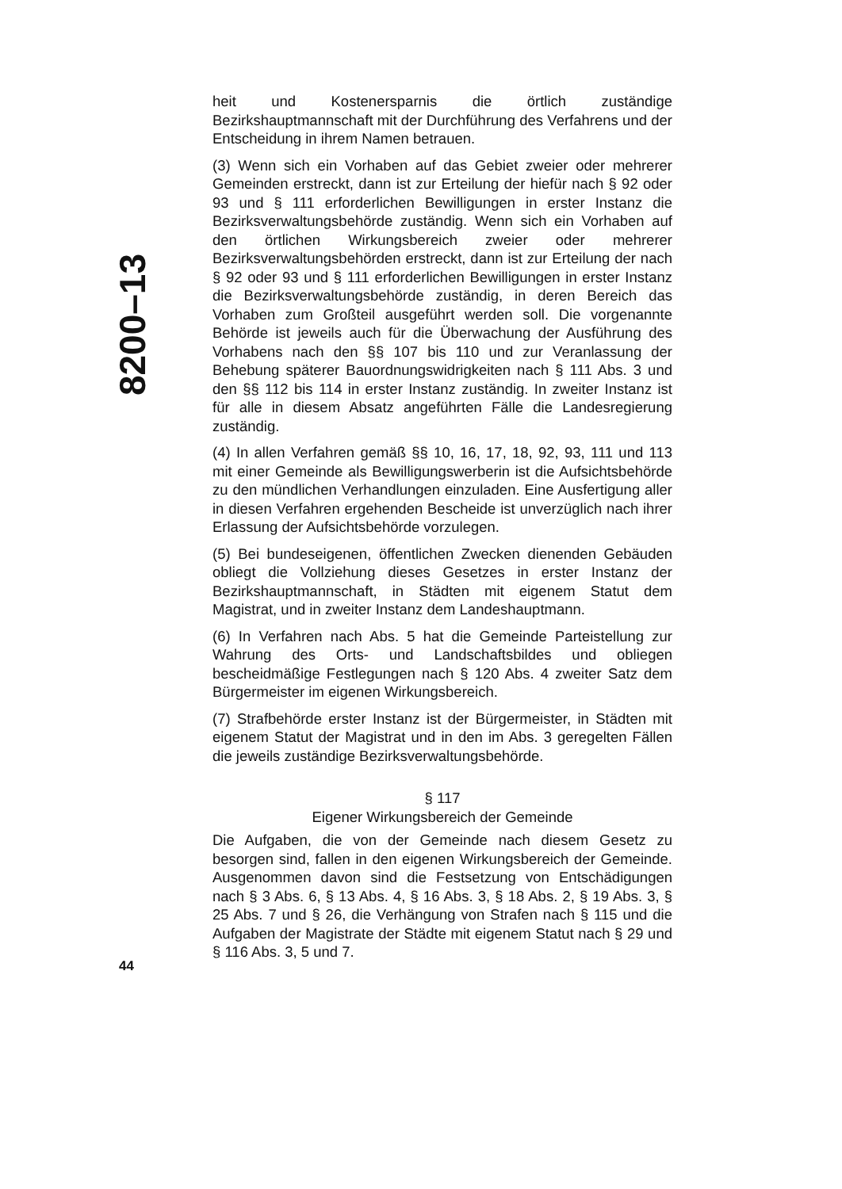8200–13
heit und Kostenersparnis die örtlich zuständige Bezirkshauptmannschaft mit der Durchführung des Verfahrens und der Entscheidung in ihrem Namen betrauen.
(3) Wenn sich ein Vorhaben auf das Gebiet zweier oder mehrerer Gemeinden erstreckt, dann ist zur Erteilung der hiefür nach § 92 oder 93 und § 111 erforderlichen Bewilligungen in erster Instanz die Bezirksverwaltungsbehörde zuständig. Wenn sich ein Vorhaben auf den örtlichen Wirkungsbereich zweier oder mehrerer Bezirksverwaltungsbehörden erstreckt, dann ist zur Erteilung der nach § 92 oder 93 und § 111 erforderlichen Bewilligungen in erster Instanz die Bezirksverwaltungsbehörde zuständig, in deren Bereich das Vorhaben zum Großteil ausgeführt werden soll. Die vorgenannte Behörde ist jeweils auch für die Überwachung der Ausführung des Vorhabens nach den §§ 107 bis 110 und zur Veranlassung der Behebung späterer Bauordnungswidrigkeiten nach § 111 Abs. 3 und den §§ 112 bis 114 in erster Instanz zuständig. In zweiter Instanz ist für alle in diesem Absatz angeführten Fälle die Landesregierung zuständig.
(4) In allen Verfahren gemäß §§ 10, 16, 17, 18, 92, 93, 111 und 113 mit einer Gemeinde als Bewilligungswerberin ist die Aufsichtsbehörde zu den mündlichen Verhandlungen einzuladen. Eine Ausfertigung aller in diesen Verfahren ergehenden Bescheide ist unverzüglich nach ihrer Erlassung der Aufsichtsbehörde vorzulegen.
(5) Bei bundeseigenen, öffentlichen Zwecken dienenden Gebäuden obliegt die Vollziehung dieses Gesetzes in erster Instanz der Bezirkshauptmannschaft, in Städten mit eigenem Statut dem Magistrat, und in zweiter Instanz dem Landeshauptmann.
(6) In Verfahren nach Abs. 5 hat die Gemeinde Parteistellung zur Wahrung des Orts- und Landschaftsbildes und obliegen bescheidmäßige Festlegungen nach § 120 Abs. 4 zweiter Satz dem Bürgermeister im eigenen Wirkungsbereich.
(7) Strafbehörde erster Instanz ist der Bürgermeister, in Städten mit eigenem Statut der Magistrat und in den im Abs. 3 geregelten Fällen die jeweils zuständige Bezirksverwaltungsbehörde.
§ 117
Eigener Wirkungsbereich der Gemeinde
Die Aufgaben, die von der Gemeinde nach diesem Gesetz zu besorgen sind, fallen in den eigenen Wirkungsbereich der Gemeinde. Ausgenommen davon sind die Festsetzung von Entschädigungen nach § 3 Abs. 6, § 13 Abs. 4, § 16 Abs. 3, § 18 Abs. 2, § 19 Abs. 3, § 25 Abs. 7 und § 26, die Verhängung von Strafen nach § 115 und die Aufgaben der Magistrate der Städte mit eigenem Statut nach § 29 und § 116 Abs. 3, 5 und 7.
44